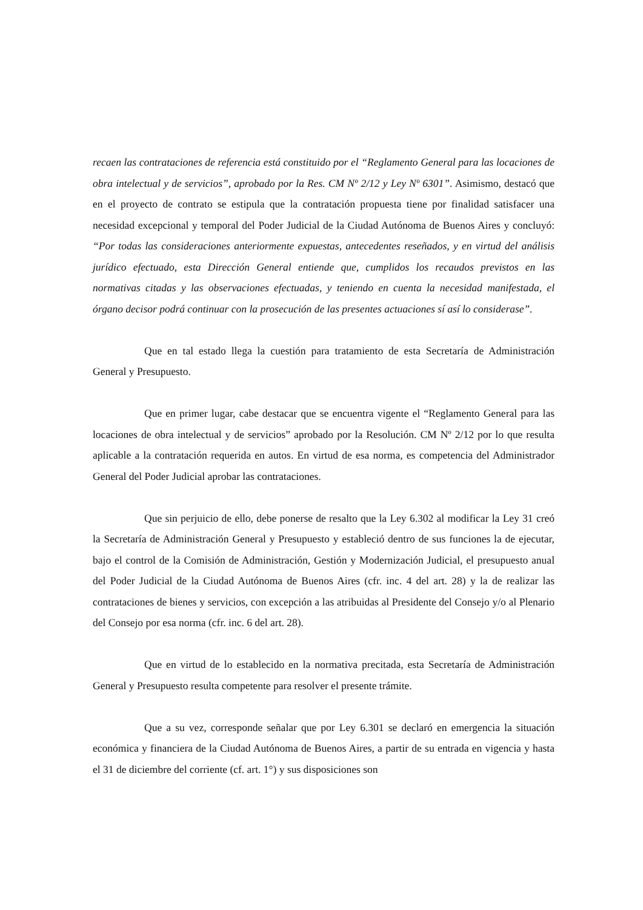recaen las contrataciones de referencia está constituido por el “Reglamento General para las locaciones de obra intelectual y de servicios”, aprobado por la Res. CM Nº 2/12 y Ley Nº 6301”. Asimismo, destacó que en el proyecto de contrato se estipula que la contratación propuesta tiene por finalidad satisfacer una necesidad excepcional y temporal del Poder Judicial de la Ciudad Autónoma de Buenos Aires y concluyó: “Por todas las consideraciones anteriormente expuestas, antecedentes reseñados, y en virtud del análisis jurídico efectuado, esta Dirección General entiende que, cumplidos los recaudos previstos en las normativas citadas y las observaciones efectuadas, y teniendo en cuenta la necesidad manifestada, el órgano decisor podrá continuar con la prosecución de las presentes actuaciones sí así lo considerase”.
Que en tal estado llega la cuestión para tratamiento de esta Secretaría de Administración General y Presupuesto.
Que en primer lugar, cabe destacar que se encuentra vigente el “Reglamento General para las locaciones de obra intelectual y de servicios” aprobado por la Resolución. CM Nº 2/12 por lo que resulta aplicable a la contratación requerida en autos. En virtud de esa norma, es competencia del Administrador General del Poder Judicial aprobar las contrataciones.
Que sin perjuicio de ello, debe ponerse de resalto que la Ley 6.302 al modificar la Ley 31 creó la Secretaría de Administración General y Presupuesto y estableció dentro de sus funciones la de ejecutar, bajo el control de la Comisión de Administración, Gestión y Modernización Judicial, el presupuesto anual del Poder Judicial de la Ciudad Autónoma de Buenos Aires (cfr. inc. 4 del art. 28) y la de realizar las contrataciones de bienes y servicios, con excepción a las atribuidas al Presidente del Consejo y/o al Plenario del Consejo por esa norma (cfr. inc. 6 del art. 28).
Que en virtud de lo establecido en la normativa precitada, esta Secretaría de Administración General y Presupuesto resulta competente para resolver el presente trámite.
Que a su vez, corresponde señalar que por Ley 6.301 se declaró en emergencia la situación económica y financiera de la Ciudad Autónoma de Buenos Aires, a partir de su entrada en vigencia y hasta el 31 de diciembre del corriente (cf. art. 1°) y sus disposiciones son